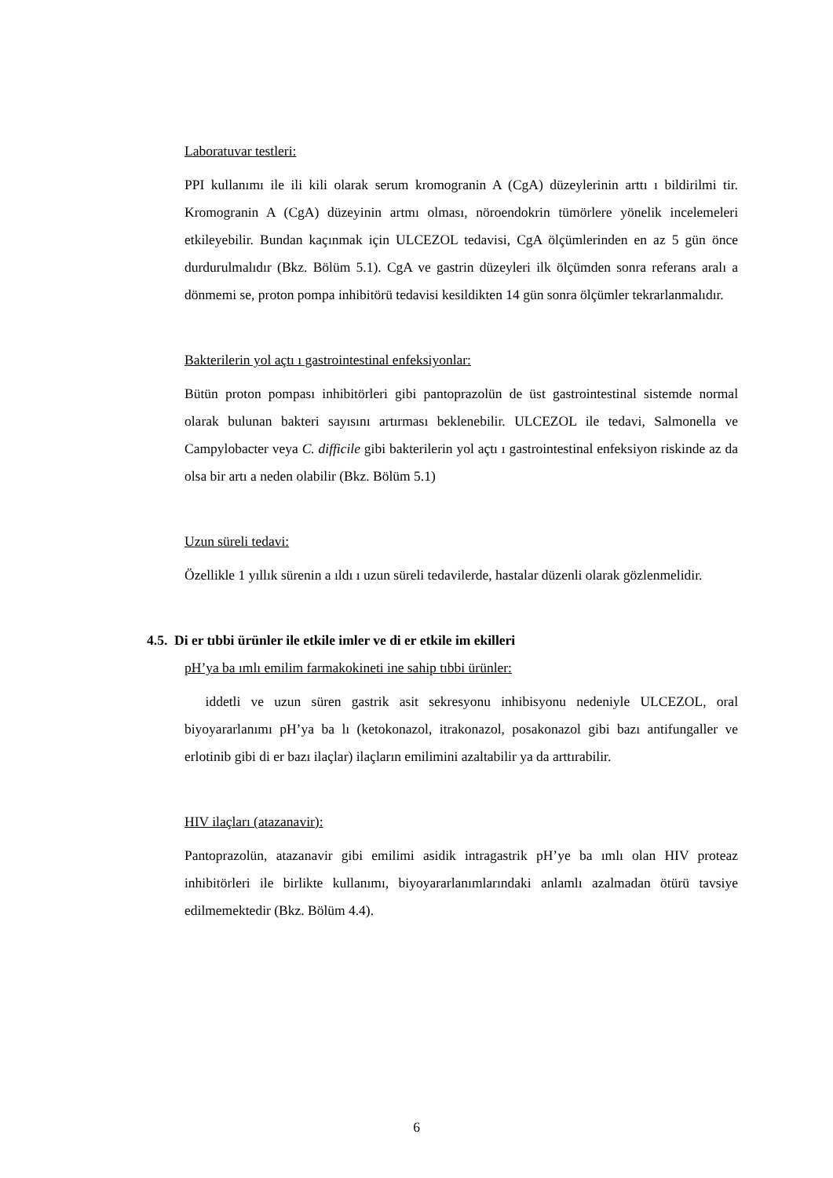Laboratuvar testleri:
PPI kullanımı ile ili kili olarak serum kromogranin A (CgA) düzeylerinin arttı ı bildirilmi tir. Kromogranin A (CgA) düzeyinin artmı olması, nöroendokrin tümörlere yönelik incelemeleri etkileyebilir. Bundan kaçınmak için ULCEZOL tedavisi, CgA ölçümlerinden en az 5 gün önce durdurulmalıdır (Bkz. Bölüm 5.1). CgA ve gastrin düzeyleri ilk ölçümden sonra referans aralı a dönmemi se, proton pompa inhibitörü tedavisi kesildikten 14 gün sonra ölçümler tekrarlanmalıdır.
Bakterilerin yol açtı ı gastrointestinal enfeksiyonlar:
Bütün proton pompası inhibitörleri gibi pantoprazolün de üst gastrointestinal sistemde normal olarak bulunan bakteri sayısını artırması beklenebilir. ULCEZOL ile tedavi, Salmonella ve Campylobacter veya C. difficile gibi bakterilerin yol açtı ı gastrointestinal enfeksiyon riskinde az da olsa bir artı a neden olabilir (Bkz. Bölüm 5.1)
Uzun süreli tedavi:
Özellikle 1 yıllık sürenin a ıldı ı uzun süreli tedavilerde, hastalar düzenli olarak gözlenmelidir.
4.5. Di er tıbbi ürünler ile etkile imler ve di er etkile im ekilleri
pH’ya ba ımlı emilim farmakokineti ine sahip tıbbi ürünler:
iddetli ve uzun süren gastrik asit sekresyonu inhibisyonu nedeniyle ULCEZOL, oral biyoyararlanımı pH’ya ba lı (ketokonazol, itrakonazol, posakonazol gibi bazı antifungaller ve erlotinib gibi di er bazı ilaçlar) ilaçların emilimini azaltabilir ya da arttırabilir.
HIV ilaçları (atazanavir):
Pantoprazolün, atazanavir gibi emilimi asidik intragastrik pH’ye ba ımlı olan HIV proteaz inhibitörleri ile birlikte kullanımı, biyoyararlanımlarındaki anlamlı azalmadan ötürü tavsiye edilmemektedir (Bkz. Bölüm 4.4).
6